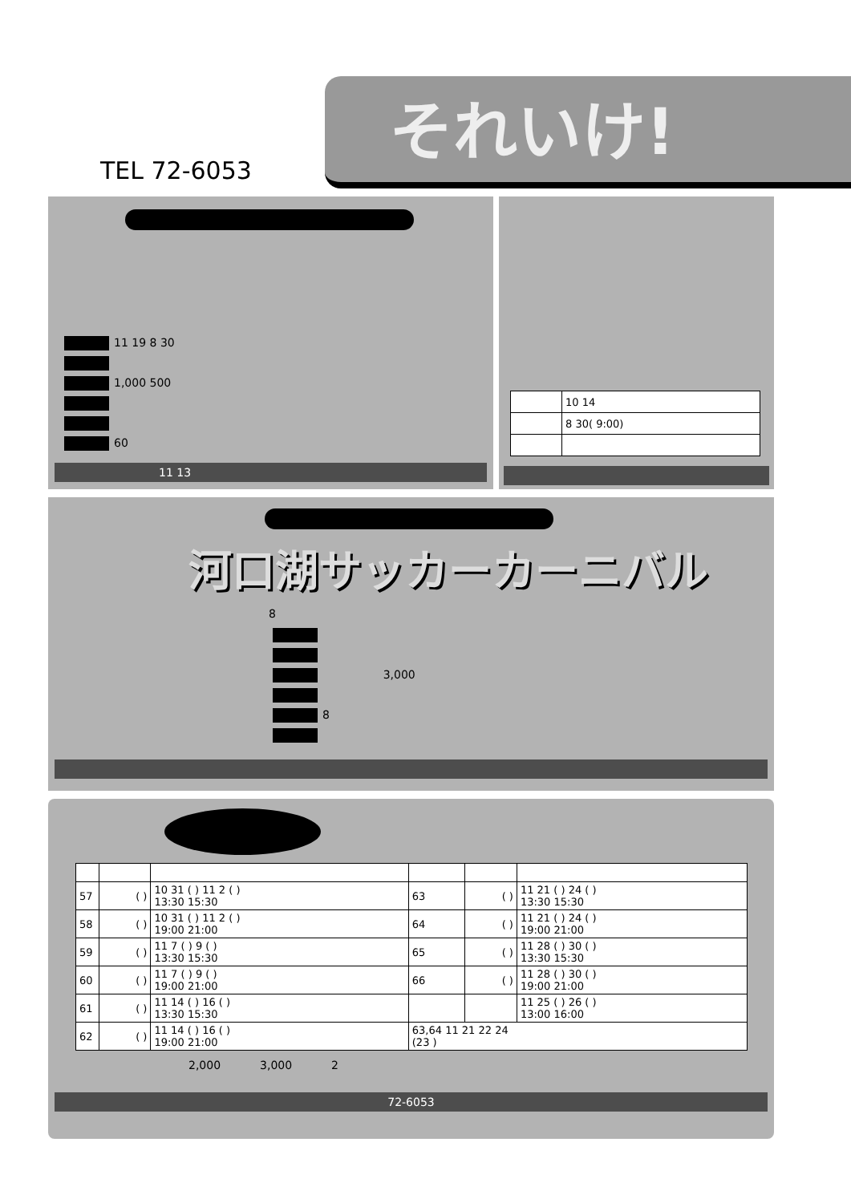TEL 72-6053
それいけ!
11 19 8 30
1,000 500
60
11 13
| | 10 14 |
| | 8 30( 9:00) |
河口湖サッカーカーニバル
8
3,000
8
| 57 | ( ) | 10 31 ( ) 11 2 ( ) 13:30 15:30 | 63 | ( ) | 11 21 ( ) 24 ( ) 13:30 15:30 |
| 58 | ( ) | 10 31 ( ) 11 2 ( ) 19:00 21:00 | 64 | ( ) | 11 21 ( ) 24 ( ) 19:00 21:00 |
| 59 | ( ) | 11 7 ( ) 9 ( ) 13:30 15:30 | 65 | ( ) | 11 28 ( ) 30 ( ) 13:30 15:30 |
| 60 | ( ) | 11 7 ( ) 9 ( ) 19:00 21:00 | 66 | ( ) | 11 28 ( ) 30 ( ) 19:00 21:00 |
| 61 | ( ) | 11 14 ( ) 16 ( ) 13:30 15:30 | | | 11 25 ( ) 26 ( ) 13:00 16:00 |
| 62 | ( ) | 11 14 ( ) 16 ( ) 19:00 21:00 | 63,64 11 21 22 24 (23 ) | | |
2,000 3,000 2
72-6053